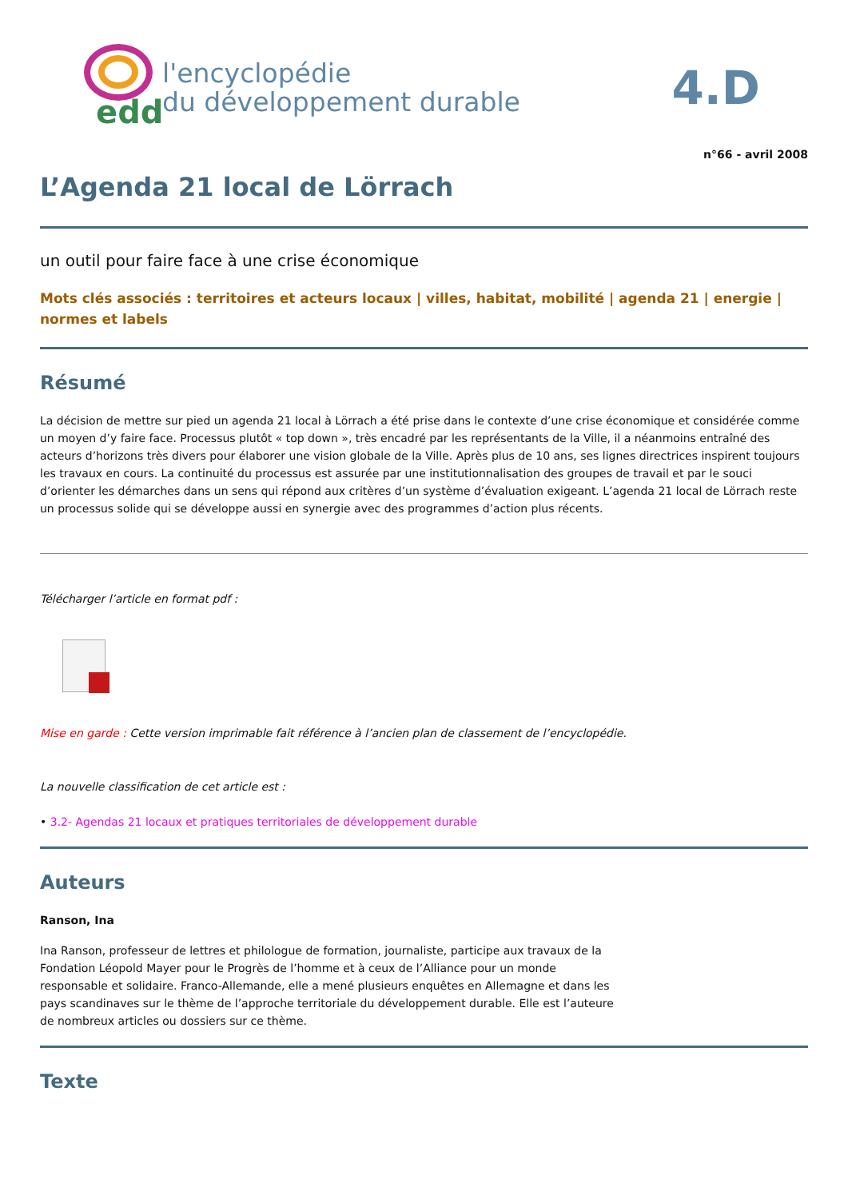edd
l'encyclopédie
du développement durable
4.D
n°66 - avril 2008
L’Agenda 21 local de Lörrach
un outil pour faire face à une crise économique
Mots clés associés : territoires et acteurs locaux | villes, habitat, mobilité | agenda 21 | energie | normes et labels
Résumé
La décision de mettre sur pied un agenda 21 local à Lörrach a été prise dans le contexte d’une crise économique et considérée comme un moyen d’y faire face. Processus plutôt « top down », très encadré par les représentants de la Ville, il a néanmoins entraîné des acteurs d’horizons très divers pour élaborer une vision globale de la Ville. Après plus de 10 ans, ses lignes directrices inspirent toujours les travaux en cours. La continuité du processus est assurée par une institutionnalisation des groupes de travail et par le souci d’orienter les démarches dans un sens qui répond aux critères d’un système d’évaluation exigeant. L’agenda 21 local de Lörrach reste un processus solide qui se développe aussi en synergie avec des programmes d’action plus récents.
Télécharger l’article en format pdf :
Mise en garde : Cette version imprimable fait référence à l’ancien plan de classement de l’encyclopédie.
La nouvelle classification de cet article est :
• 3.2- Agendas 21 locaux et pratiques territoriales de développement durable
Auteurs
Ranson, Ina
Ina Ranson, professeur de lettres et philologue de formation, journaliste, participe aux travaux de la Fondation Léopold Mayer pour le Progrès de l’homme et à ceux de l’Alliance pour un monde responsable et solidaire. Franco-Allemande, elle a mené plusieurs enquêtes en Allemagne et dans les pays scandinaves sur le thème de l’approche territoriale du développement durable. Elle est l’auteure de nombreux articles ou dossiers sur ce thème.
Texte